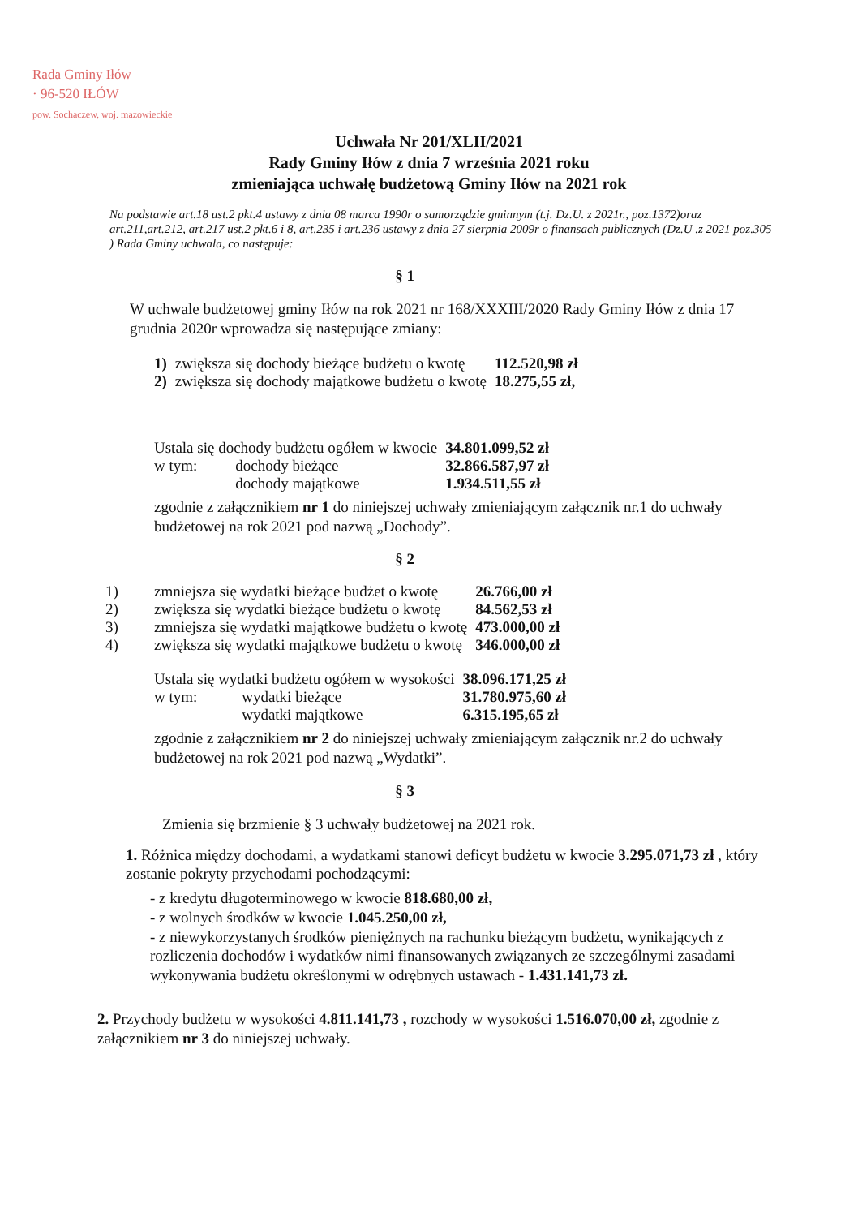Rada Gminy Iłów
· 96-520 IŁÓW
pow. Sochaczew, woj. mazowieckie
Uchwała Nr 201/XLII/2021
Rady Gminy Iłów z dnia 7 września 2021 roku
zmieniająca uchwałę budżetową Gminy Iłów na 2021 rok
Na podstawie art.18 ust.2 pkt.4 ustawy z dnia 08 marca 1990r o samorządzie gminnym (t.j. Dz.U. z 2021r., poz.1372)oraz art.211,art.212, art.217 ust.2 pkt.6 i 8, art.235 i art.236 ustawy z dnia 27 sierpnia 2009r o finansach publicznych (Dz.U .z 2021 poz.305 ) Rada Gminy uchwala, co następuje:
§ 1
W uchwale budżetowej gminy Iłów na rok 2021 nr 168/XXXIII/2020 Rady Gminy Iłów z dnia 17 grudnia 2020r wprowadza się następujące zmiany:
| 1) | zwiększa się dochody bieżące budżetu o kwotę | 112.520,98 zł |
| 2) | zwiększa się dochody majątkowe budżetu o kwotę | 18.275,55 zł, |
| Ustala się dochody budżetu ogółem w kwocie | | 34.801.099,52 zł |
| w tym: | dochody bieżące | 32.866.587,97 zł |
| | dochody majątkowe | 1.934.511,55 zł |
zgodnie z załącznikiem nr 1 do niniejszej uchwały zmieniającym załącznik nr.1 do uchwały budżetowej na rok 2021 pod nazwą „Dochody”.
§ 2
| 1) | zmniejsza się wydatki bieżące budżet o kwotę | 26.766,00 zł |
| 2) | zwiększa się wydatki bieżące budżetu o kwotę | 84.562,53 zł |
| 3) | zmniejsza się wydatki majątkowe budżetu o kwotę | 473.000,00 zł |
| 4) | zwiększa się wydatki majątkowe budżetu o kwotę | 346.000,00 zł |
| Ustala się wydatki budżetu ogółem w wysokości | | 38.096.171,25 zł |
| w tym: | wydatki bieżące | 31.780.975,60 zł |
| | wydatki majątkowe | 6.315.195,65 zł |
zgodnie z załącznikiem nr 2 do niniejszej uchwały zmieniającym załącznik nr.2 do uchwały budżetowej na rok 2021 pod nazwą „Wydatki”.
§ 3
Zmienia się brzmienie § 3 uchwały budżetowej na 2021 rok.
1. Różnica między dochodami, a wydatkami stanowi deficyt budżetu w kwocie 3.295.071,73 zł , który zostanie pokryty przychodami pochodzącymi:
- z kredytu długoterminowego w kwocie 818.680,00 zł,
- z wolnych środków w kwocie 1.045.250,00 zł,
- z niewykorzystanych środków pieniężnych na rachunku bieżącym budżetu, wynikających z rozliczenia dochodów i wydatków nimi finansowanych związanych ze szczególnymi zasadami wykonywania budżetu określonymi w odrębnych ustawach - 1.431.141,73 zł.
2. Przychody budżetu w wysokości 4.811.141,73 , rozchody w wysokości 1.516.070,00 zł, zgodnie z załącznikiem nr 3 do niniejszej uchwały.